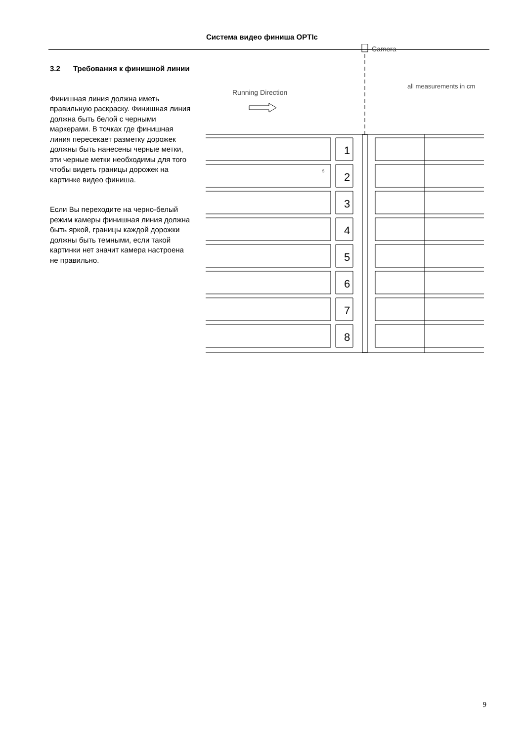Система видео финиша OPTIc
3.2 Требования к финишной линии
Финишная линия должна иметь правильную раскраску. Финишная линия должна быть белой с черными маркерами. В точках где финишная линия пересекает разметку дорожек должны быть нанесены черные метки, эти черные метки необходимы для того чтобы видеть границы дорожек на картинке видео финиша.
Если Вы переходите на черно-белый режим камеры финишная линия должна быть яркой, границы каждой дорожки должны быть темными, если такой картинки нет значит камера настроена не правильно.
Camera
all measurements in cm
Running Direction
1
2
3
4
5
6
7
8
5
9